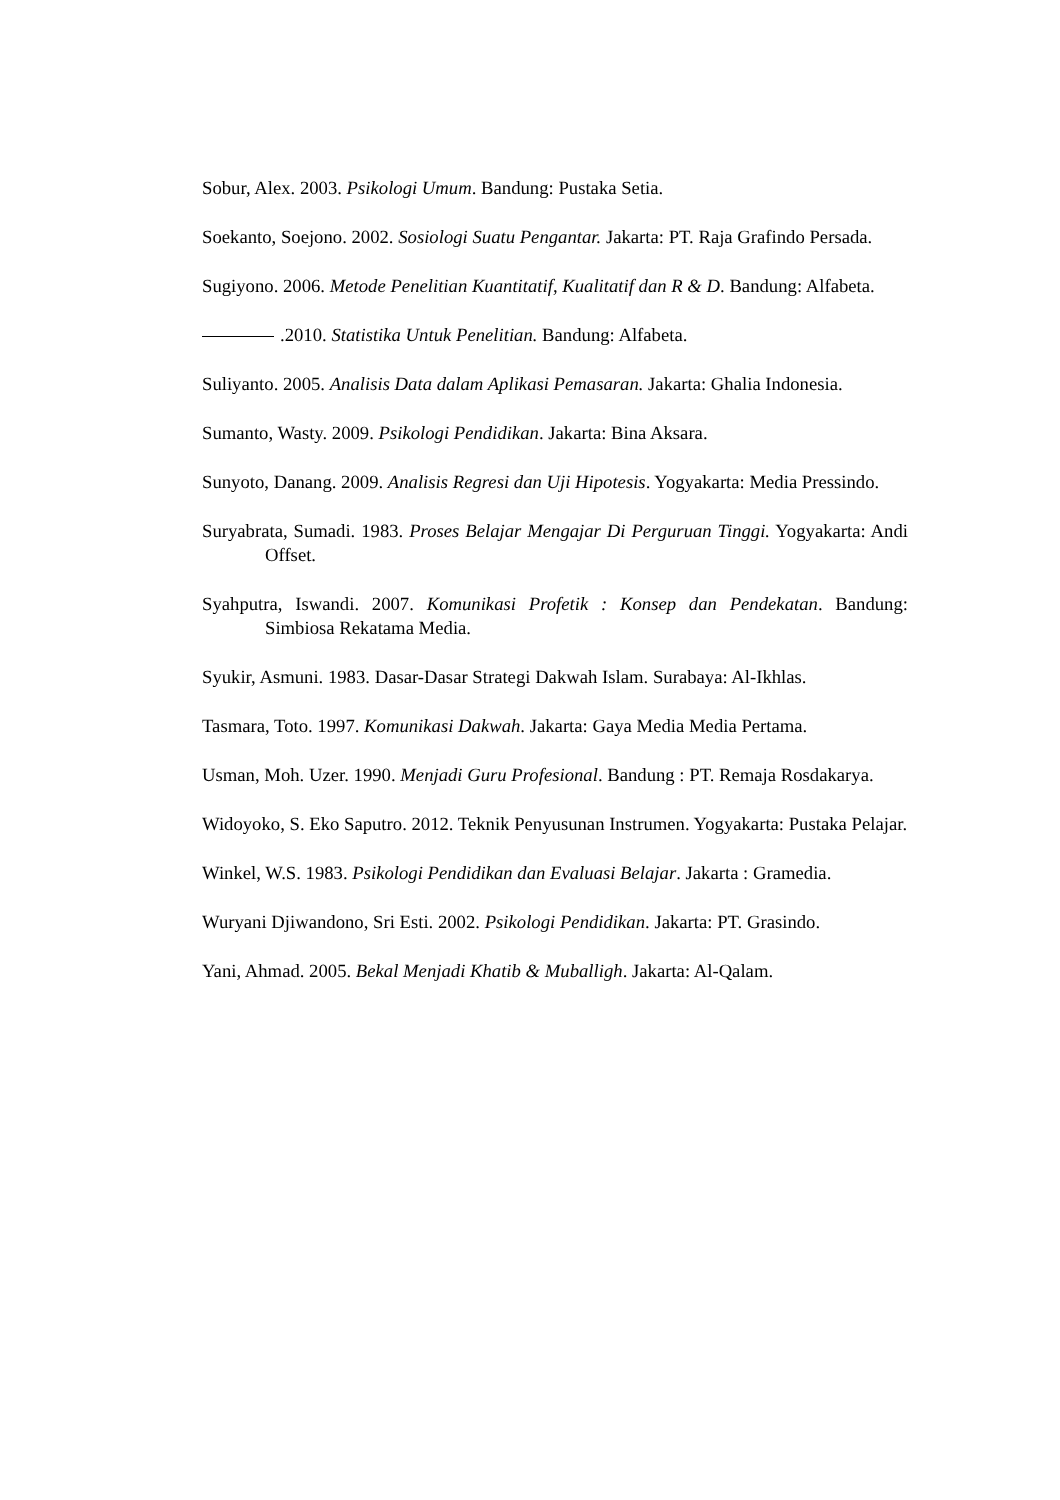Sobur, Alex. 2003. Psikologi Umum. Bandung: Pustaka Setia.
Soekanto, Soejono. 2002. Sosiologi Suatu Pengantar. Jakarta: PT. Raja Grafindo Persada.
Sugiyono. 2006. Metode Penelitian Kuantitatif, Kualitatif dan R & D. Bandung: Alfabeta.
.2010. Statistika Untuk Penelitian. Bandung: Alfabeta.
Suliyanto. 2005. Analisis Data dalam Aplikasi Pemasaran. Jakarta: Ghalia Indonesia.
Sumanto, Wasty. 2009. Psikologi Pendidikan. Jakarta: Bina Aksara.
Sunyoto, Danang. 2009. Analisis Regresi dan Uji Hipotesis. Yogyakarta: Media Pressindo.
Suryabrata, Sumadi. 1983. Proses Belajar Mengajar Di Perguruan Tinggi. Yogyakarta: Andi Offset.
Syahputra, Iswandi. 2007. Komunikasi Profetik : Konsep dan Pendekatan. Bandung: Simbiosa Rekatama Media.
Syukir, Asmuni. 1983. Dasar-Dasar Strategi Dakwah Islam. Surabaya: Al-Ikhlas.
Tasmara, Toto. 1997. Komunikasi Dakwah. Jakarta: Gaya Media Media Pertama.
Usman, Moh. Uzer. 1990. Menjadi Guru Profesional. Bandung : PT. Remaja Rosdakarya.
Widoyoko, S. Eko Saputro. 2012. Teknik Penyusunan Instrumen. Yogyakarta: Pustaka Pelajar.
Winkel, W.S. 1983. Psikologi Pendidikan dan Evaluasi Belajar. Jakarta : Gramedia.
Wuryani Djiwandono, Sri Esti. 2002. Psikologi Pendidikan. Jakarta: PT. Grasindo.
Yani, Ahmad. 2005. Bekal Menjadi Khatib & Muballigh. Jakarta: Al-Qalam.